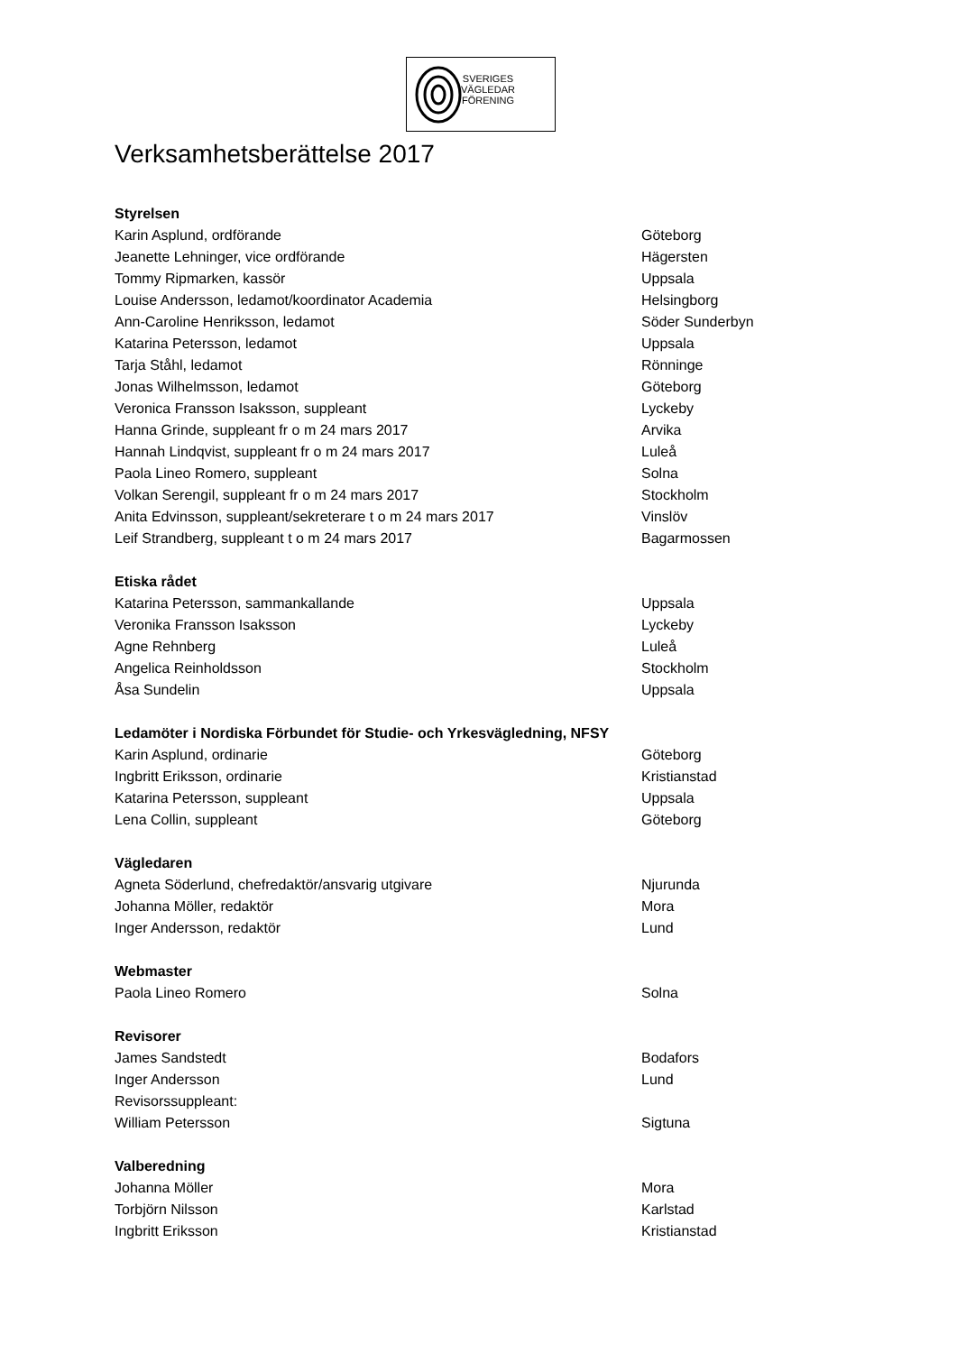SVERIGES
VÄGLEDAR
FÖRENING
Verksamhetsberättelse 2017
Styrelsen
Karin Asplund, ordförande Göteborg
Jeanette Lehninger, vice ordförande Hägersten
Tommy Ripmarken, kassör Uppsala
Louise Andersson, ledamot/koordinator Academia Helsingborg
Ann-Caroline Henriksson, ledamot Söder Sunderbyn
Katarina Petersson, ledamot Uppsala
Tarja Ståhl, ledamot Rönninge
Jonas Wilhelmsson, ledamot Göteborg
Veronica Fransson Isaksson, suppleant Lyckeby
Hanna Grinde, suppleant fr o m 24 mars 2017 Arvika
Hannah Lindqvist, suppleant fr o m 24 mars 2017 Luleå
Paola Lineo Romero, suppleant Solna
Volkan Serengil, suppleant fr o m 24 mars 2017 Stockholm
Anita Edvinsson, suppleant/sekreterare t o m 24 mars 2017 Vinslöv
Leif Strandberg, suppleant t o m 24 mars 2017 Bagarmossen
Etiska rådet
Katarina Petersson, sammankallande Uppsala
Veronika Fransson Isaksson Lyckeby
Agne Rehnberg Luleå
Angelica Reinholdsson Stockholm
Åsa Sundelin Uppsala
Ledamöter i Nordiska Förbundet för Studie- och Yrkesvägledning, NFSY
Karin Asplund, ordinarie Göteborg
Ingbritt Eriksson, ordinarie Kristianstad
Katarina Petersson, suppleant Uppsala
Lena Collin, suppleant Göteborg
Vägledaren
Agneta Söderlund, chefredaktör/ansvarig utgivare Njurunda
Johanna Möller, redaktör Mora
Inger Andersson, redaktör Lund
Webmaster
Paola Lineo Romero Solna
Revisorer
James Sandstedt Bodafors
Inger Andersson Lund
Revisorssuppleant:
William Petersson Sigtuna
Valberedning
Johanna Möller Mora
Torbjörn Nilsson Karlstad
Ingbritt Eriksson Kristianstad